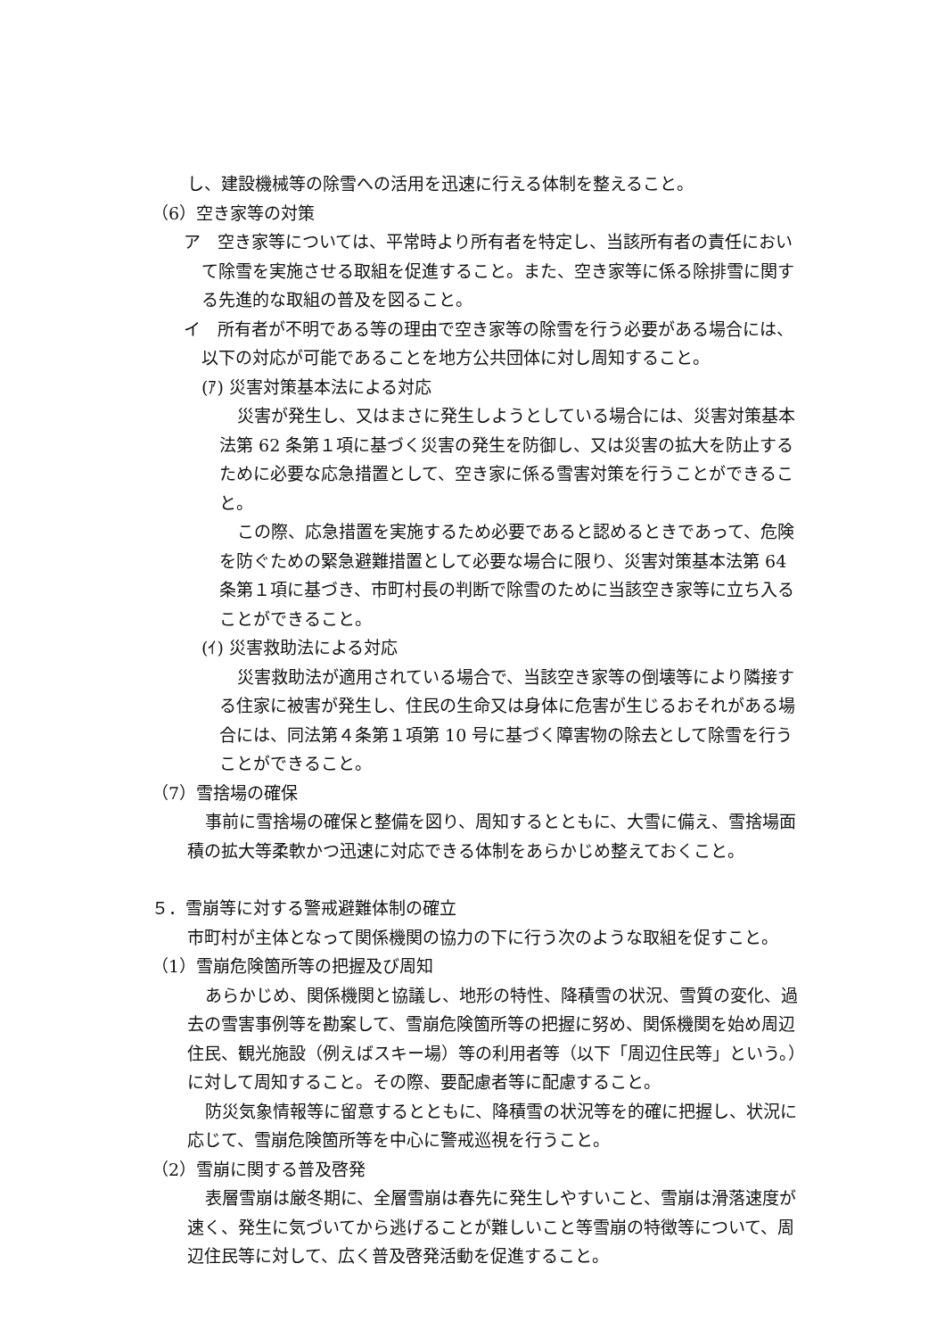し、建設機械等の除雪への活用を迅速に行える体制を整えること。
（6）空き家等の対策
ア　空き家等については、平常時より所有者を特定し、当該所有者の責任において除雪を実施させる取組を促進すること。また、空き家等に係る除排雪に関する先進的な取組の普及を図ること。
イ　所有者が不明である等の理由で空き家等の除雪を行う必要がある場合には、以下の対応が可能であることを地方公共団体に対し周知すること。
(ｱ) 災害対策基本法による対応
災害が発生し、又はまさに発生しようとしている場合には、災害対策基本法第 62 条第１項に基づく災害の発生を防御し、又は災害の拡大を防止するために必要な応急措置として、空き家に係る雪害対策を行うことができること。
この際、応急措置を実施するため必要であると認めるときであって、危険を防ぐための緊急避難措置として必要な場合に限り、災害対策基本法第 64 条第１項に基づき、市町村長の判断で除雪のために当該空き家等に立ち入ることができること。
(ｲ) 災害救助法による対応
災害救助法が適用されている場合で、当該空き家等の倒壊等により隣接する住家に被害が発生し、住民の生命又は身体に危害が生じるおそれがある場合には、同法第４条第１項第 10 号に基づく障害物の除去として除雪を行うことができること。
（7）雪捨場の確保
事前に雪捨場の確保と整備を図り、周知するとともに、大雪に備え、雪捨場面積の拡大等柔軟かつ迅速に対応できる体制をあらかじめ整えておくこと。
５．雪崩等に対する警戒避難体制の確立
市町村が主体となって関係機関の協力の下に行う次のような取組を促すこと。
（1）雪崩危険箇所等の把握及び周知
あらかじめ、関係機関と協議し、地形の特性、降積雪の状況、雪質の変化、過去の雪害事例等を勘案して、雪崩危険箇所等の把握に努め、関係機関を始め周辺住民、観光施設（例えばスキー場）等の利用者等（以下「周辺住民等」という。）に対して周知すること。その際、要配慮者等に配慮すること。
防災気象情報等に留意するとともに、降積雪の状況等を的確に把握し、状況に応じて、雪崩危険箇所等を中心に警戒巡視を行うこと。
（2）雪崩に関する普及啓発
表層雪崩は厳冬期に、全層雪崩は春先に発生しやすいこと、雪崩は滑落速度が速く、発生に気づいてから逃げることが難しいこと等雪崩の特徴等について、周辺住民等に対して、広く普及啓発活動を促進すること。